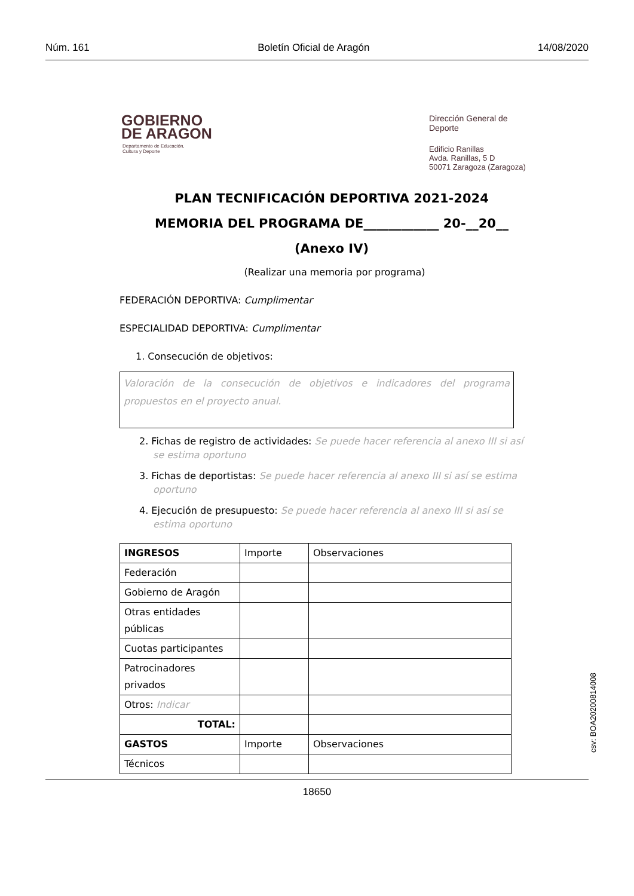Núm. 161 Boletín Oficial de Aragón 14/08/2020
GOBIERNO
DE ARAGON
Departamento de Educación,
Cultura y Deporte
Dirección General de
Deporte
Edificio Ranillas
Avda. Ranillas, 5 D
50071 Zaragoza (Zaragoza)
PLAN TECNIFICACIÓN DEPORTIVA 2021-2024
MEMORIA DEL PROGRAMA DE____________ 20-__20__
(Anexo IV)
(Realizar una memoria por programa)
FEDERACIÓN DEPORTIVA: Cumplimentar
ESPECIALIDAD DEPORTIVA: Cumplimentar
1. Consecución de objetivos:
Valoración de la consecución de objetivos e indicadores del programa propuestos en el proyecto anual.
2. Fichas de registro de actividades: Se puede hacer referencia al anexo III si así se estima oportuno
3. Fichas de deportistas: Se puede hacer referencia al anexo III si así se estima oportuno
4. Ejecución de presupuesto: Se puede hacer referencia al anexo III si así se estima oportuno
| INGRESOS | Importe | Observaciones |
| Federación | | |
| Gobierno de Aragón | | |
| Otras entidades públicas | | |
| Cuotas participantes | | |
| Patrocinadores privados | | |
| Otros: Indicar | | |
| TOTAL: | | |
| GASTOS | Importe | Observaciones |
| Técnicos | | |
csv: BOA20200814008
18650